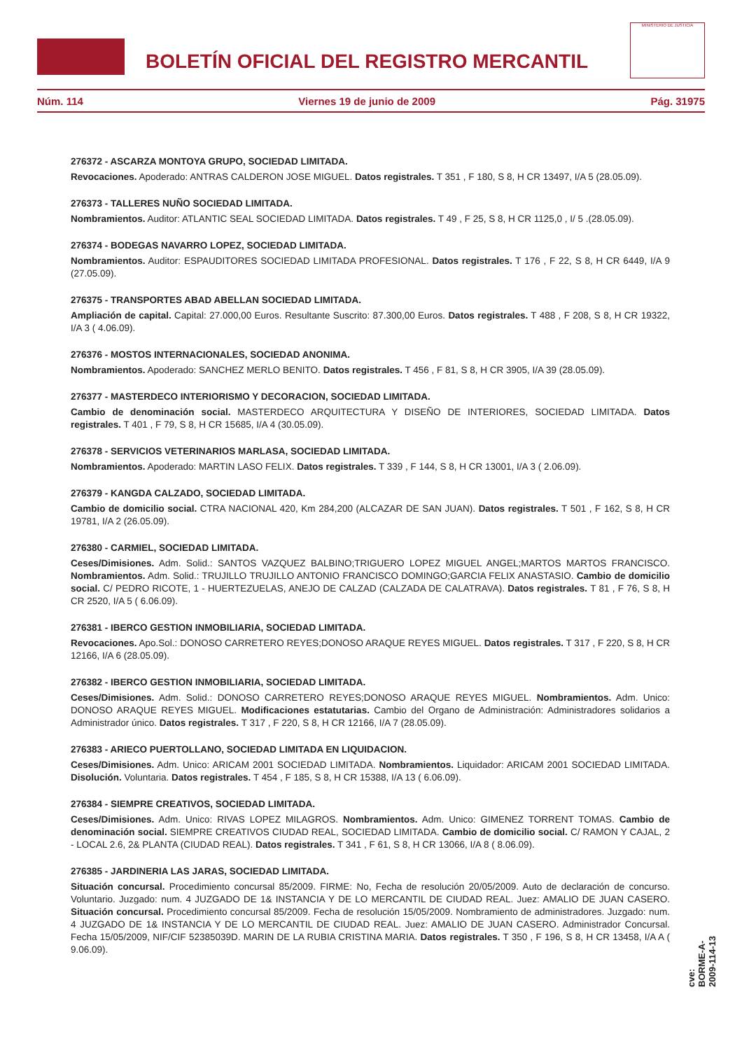BOLETÍN OFICIAL DEL REGISTRO MERCANTIL
MINISTERIO DE JUSTICIA
Núm. 114 Viernes 19 de junio de 2009 Pág. 31975
276372 - ASCARZA MONTOYA GRUPO, SOCIEDAD LIMITADA.
Revocaciones. Apoderado: ANTRAS CALDERON JOSE MIGUEL. Datos registrales. T 351 , F 180, S 8, H CR 13497, I/A 5 (28.05.09).
276373 - TALLERES NUÑO SOCIEDAD LIMITADA.
Nombramientos. Auditor: ATLANTIC SEAL SOCIEDAD LIMITADA. Datos registrales. T 49 , F 25, S 8, H CR 1125,0 , I/ 5 .(28.05.09).
276374 - BODEGAS NAVARRO LOPEZ, SOCIEDAD LIMITADA.
Nombramientos. Auditor: ESPAUDITORES SOCIEDAD LIMITADA PROFESIONAL. Datos registrales. T 176 , F 22, S 8, H CR 6449, I/A 9 (27.05.09).
276375 - TRANSPORTES ABAD ABELLAN SOCIEDAD LIMITADA.
Ampliación de capital. Capital: 27.000,00 Euros. Resultante Suscrito: 87.300,00 Euros. Datos registrales. T 488 , F 208, S 8, H CR 19322, I/A 3 ( 4.06.09).
276376 - MOSTOS INTERNACIONALES, SOCIEDAD ANONIMA.
Nombramientos. Apoderado: SANCHEZ MERLO BENITO. Datos registrales. T 456 , F 81, S 8, H CR 3905, I/A 39 (28.05.09).
276377 - MASTERDECO INTERIORISMO Y DECORACION, SOCIEDAD LIMITADA.
Cambio de denominación social. MASTERDECO ARQUITECTURA Y DISEÑO DE INTERIORES, SOCIEDAD LIMITADA. Datos registrales. T 401 , F 79, S 8, H CR 15685, I/A 4 (30.05.09).
276378 - SERVICIOS VETERINARIOS MARLASA, SOCIEDAD LIMITADA.
Nombramientos. Apoderado: MARTIN LASO FELIX. Datos registrales. T 339 , F 144, S 8, H CR 13001, I/A 3 ( 2.06.09).
276379 - KANGDA CALZADO, SOCIEDAD LIMITADA.
Cambio de domicilio social. CTRA NACIONAL 420, Km 284,200 (ALCAZAR DE SAN JUAN). Datos registrales. T 501 , F 162, S 8, H CR 19781, I/A 2 (26.05.09).
276380 - CARMIEL, SOCIEDAD LIMITADA.
Ceses/Dimisiones. Adm. Solid.: SANTOS VAZQUEZ BALBINO;TRIGUERO LOPEZ MIGUEL ANGEL;MARTOS MARTOS FRANCISCO. Nombramientos. Adm. Solid.: TRUJILLO TRUJILLO ANTONIO FRANCISCO DOMINGO;GARCIA FELIX ANASTASIO. Cambio de domicilio social. C/ PEDRO RICOTE, 1 - HUERTEZUELAS, ANEJO DE CALZAD (CALZADA DE CALATRAVA). Datos registrales. T 81 , F 76, S 8, H CR 2520, I/A 5 ( 6.06.09).
276381 - IBERCO GESTION INMOBILIARIA, SOCIEDAD LIMITADA.
Revocaciones. Apo.Sol.: DONOSO CARRETERO REYES;DONOSO ARAQUE REYES MIGUEL. Datos registrales. T 317 , F 220, S 8, H CR 12166, I/A 6 (28.05.09).
276382 - IBERCO GESTION INMOBILIARIA, SOCIEDAD LIMITADA.
Ceses/Dimisiones. Adm. Solid.: DONOSO CARRETERO REYES;DONOSO ARAQUE REYES MIGUEL. Nombramientos. Adm. Unico: DONOSO ARAQUE REYES MIGUEL. Modificaciones estatutarias. Cambio del Organo de Administración: Administradores solidarios a Administrador único. Datos registrales. T 317 , F 220, S 8, H CR 12166, I/A 7 (28.05.09).
276383 - ARIECO PUERTOLLANO, SOCIEDAD LIMITADA EN LIQUIDACION.
Ceses/Dimisiones. Adm. Unico: ARICAM 2001 SOCIEDAD LIMITADA. Nombramientos. Liquidador: ARICAM 2001 SOCIEDAD LIMITADA. Disolución. Voluntaria. Datos registrales. T 454 , F 185, S 8, H CR 15388, I/A 13 ( 6.06.09).
276384 - SIEMPRE CREATIVOS, SOCIEDAD LIMITADA.
Ceses/Dimisiones. Adm. Unico: RIVAS LOPEZ MILAGROS. Nombramientos. Adm. Unico: GIMENEZ TORRENT TOMAS. Cambio de denominación social. SIEMPRE CREATIVOS CIUDAD REAL, SOCIEDAD LIMITADA. Cambio de domicilio social. C/ RAMON Y CAJAL, 2 - LOCAL 2.6, 2& PLANTA (CIUDAD REAL). Datos registrales. T 341 , F 61, S 8, H CR 13066, I/A 8 ( 8.06.09).
276385 - JARDINERIA LAS JARAS, SOCIEDAD LIMITADA.
Situación concursal. Procedimiento concursal 85/2009. FIRME: No, Fecha de resolución 20/05/2009. Auto de declaración de concurso. Voluntario. Juzgado: num. 4 JUZGADO DE 1& INSTANCIA Y DE LO MERCANTIL DE CIUDAD REAL. Juez: AMALIO DE JUAN CASERO. Situación concursal. Procedimiento concursal 85/2009. Fecha de resolución 15/05/2009. Nombramiento de administradores. Juzgado: num. 4 JUZGADO DE 1& INSTANCIA Y DE LO MERCANTIL DE CIUDAD REAL. Juez: AMALIO DE JUAN CASERO. Administrador Concursal. Fecha 15/05/2009, NIF/CIF 52385039D. MARIN DE LA RUBIA CRISTINA MARIA. Datos registrales. T 350 , F 196, S 8, H CR 13458, I/A A ( 9.06.09).
cve: BORME-A-2009-114-13